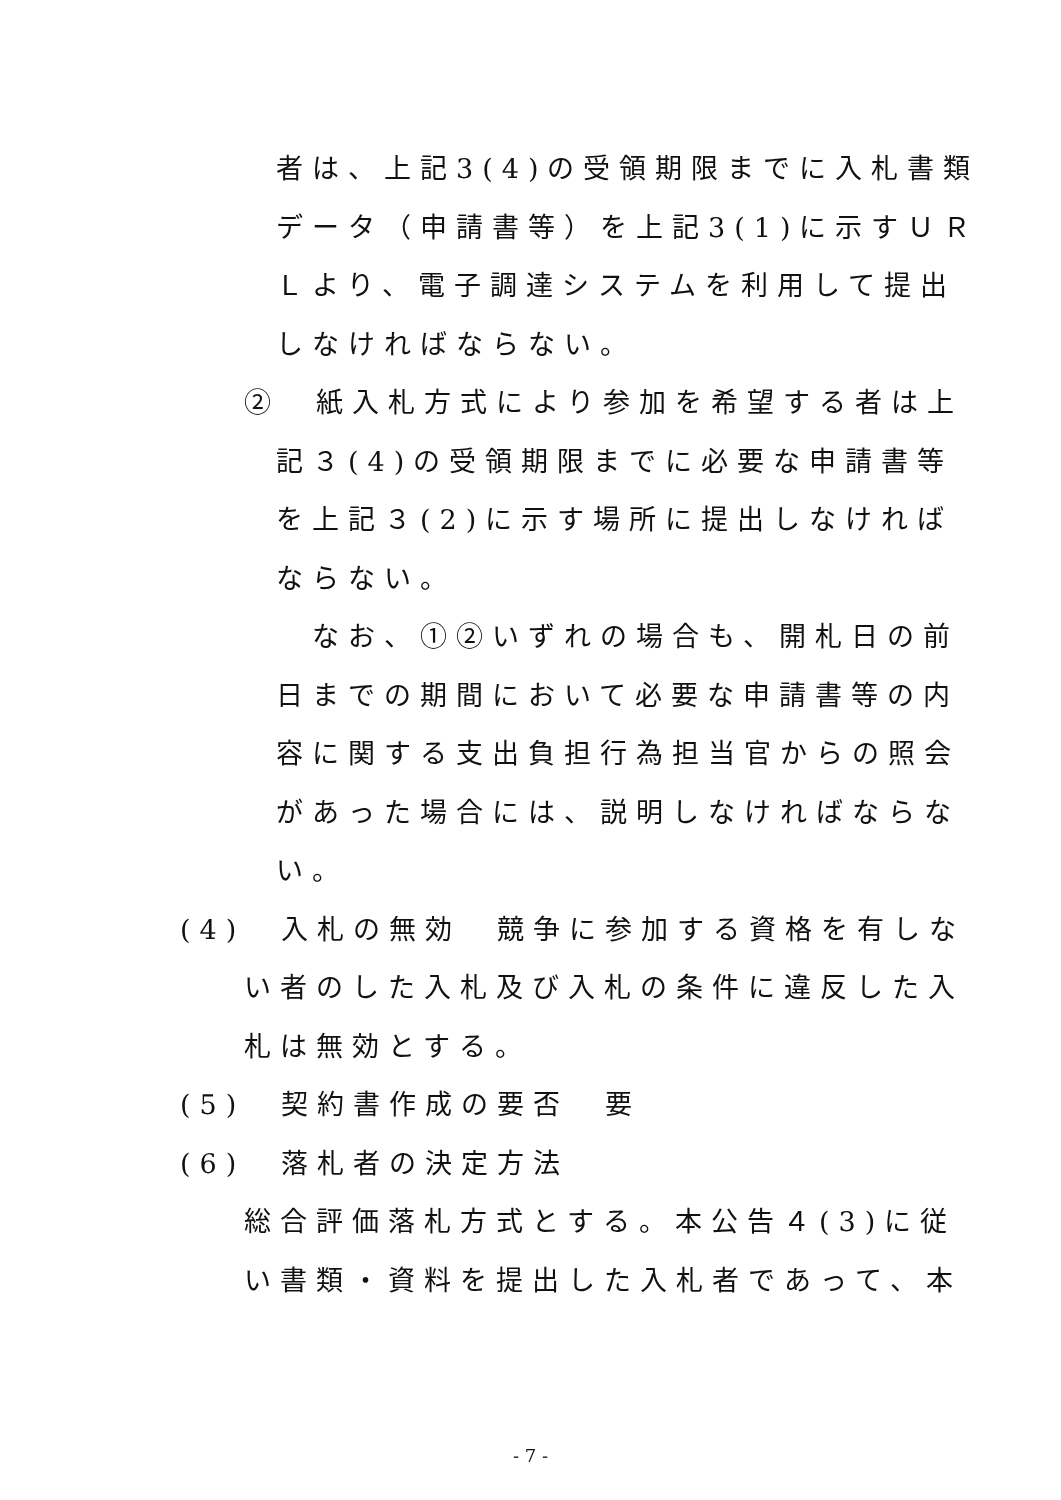者は、上記3(4)の受領期限までに入札書類
データ（申請書等）を上記3(1)に示すＵＲ
Ｌより、電子調達システムを利用して提出
しなければならない。
②　紙入札方式により参加を希望する者は上
記３(4)の受領期限までに必要な申請書等
を上記３(2)に示す場所に提出しなければ
ならない。
　なお、①②いずれの場合も、開札日の前
日までの期間において必要な申請書等の内
容に関する支出負担行為担当官からの照会
があった場合には、説明しなければならな
い。
(4)　入札の無効　競争に参加する資格を有しな
い者のした入札及び入札の条件に違反した入
札は無効とする。
(5)　契約書作成の要否　要
(6)　落札者の決定方法
総合評価落札方式とする。本公告４(3)に従
い書類・資料を提出した入札者であって、本
- 7 -